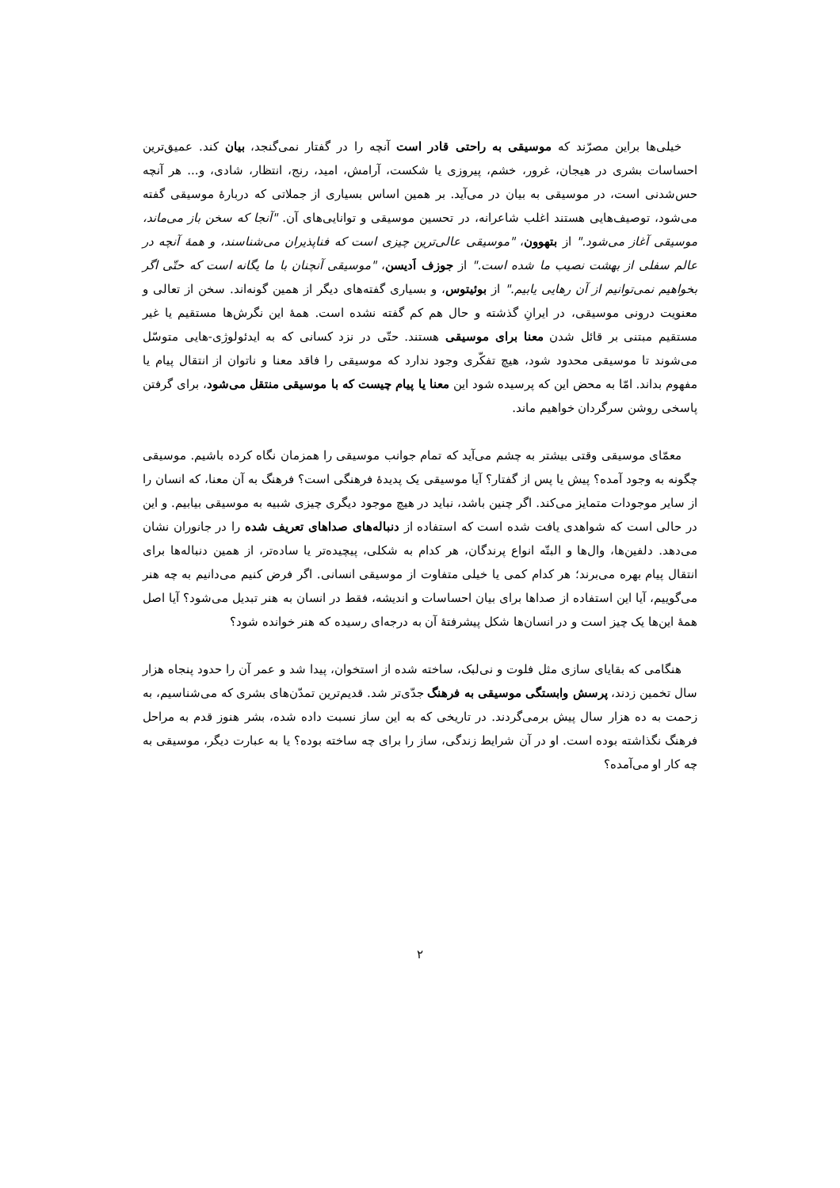خیلی‌ها براین مصرّند که موسیقی به راحتی قادر است آنچه را در گفتار نمی‌گنجد، بیان کند. عمیق‌ترین احساسات بشری در هیجان، غرور، خشم، پیروزی یا شکست، آرامش، امید، رنج، انتظار، شادی، و... هر آنچه حس‌شدنی است، در موسیقی به بیان در می‌آید. بر همین اساس بسیاری از جملاتی که دربارهٔ موسیقی گفته می‌شود، توصیف‌هایی هستند اغلب شاعرانه، در تحسین موسیقی و توانایی‌های آن. "آنجا که سخن باز می‌ماند، موسیقی آغاز می‌شود." از بتهوون، "موسیقی عالی‌ترین چیزی است که فناپذیران می‌شناسند، و همهٔ آنچه در عالم سفلی از بهشت نصیب ما شده است." از جوزف اَدیسن، "موسیقی آنچنان با ما یگانه است که حتّی اگر بخواهیم نمی‌توانیم از آن رهایی یابیم." از بوئیتوس، و بسیاری گفته‌های دیگر از همین گونه‌اند. سخن از تعالی و معنویت درونی موسیقی، در ایرانِ گذشته و حال هم کم گفته نشده است. همهٔ این نگرش‌ها مستقیم یا غیر مستقیم مبتنی بر قائل شدن معنا برای موسیقی هستند. حتّی در نزد کسانی که به ایدئولوژی-هایی متوسّل می‌شوند تا موسیقی محدود شود، هیچ تفکّری وجود ندارد که موسیقی را فاقد معنا و ناتوان از انتقال پیام یا مفهوم بداند. امّا به محض این که پرسیده شود این معنا یا پیام چیست که با موسیقی منتقل می‌شود، برای گرفتن پاسخی روشن سرگردان خواهیم ماند.
معمّای موسیقی وقتی بیشتر به چشم می‌آید که تمام جوانب موسیقی را همزمان نگاه کرده باشیم. موسیقی چگونه به وجود آمده؟ پیش یا پس از گفتار؟ آیا موسیقی یک پدیدهٔ فرهنگی است؟ فرهنگ به آن معنا، که انسان را از سایر موجودات متمایز می‌کند. اگر چنین باشد، نباید در هیچ موجود دیگری چیزی شبیه به موسیقی بیابیم. و این در حالی است که شواهدی یافت شده است که استفاده از دنباله‌های صداهای تعریف شده را در جانوران نشان می‌دهد. دلفین‌ها، وال‌ها و البتّه انواع پرندگان، هر کدام به شکلی، پیچیده‌تر یا ساده‌تر، از همین دنباله‌ها برای انتقال پیام بهره می‌برند؛ هر کدام کمی یا خیلی متفاوت از موسیقی انسانی. اگر فرض کنیم می‌دانیم به چه هنر می‌گوییم، آیا این استفاده از صداها برای بیان احساسات و اندیشه، فقط در انسان به هنر تبدیل می‌شود؟ آیا اصل همهٔ این‌ها یک چیز است و در انسان‌ها شکل پیشرفتهٔ آن به درجه‌ای رسیده که هنر خوانده شود؟
هنگامی که بقایای سازی مثل فلوت و نی‌لبک، ساخته شده از استخوان، پیدا شد و عمر آن را حدود پنجاه هزار سال تخمین زدند، پرسش وابستگی موسیقی به فرهنگ جدّی‌تر شد. قدیم‌ترین تمدّن‌های بشری که می‌شناسیم، به زحمت به ده هزار سال پیش برمی‌گردند. در تاریخی که به این ساز نسبت داده شده، بشر هنوز قدم به مراحل فرهنگ نگذاشته بوده است. او در آن شرایط زندگی، ساز را برای چه ساخته بوده؟ یا به عبارت دیگر، موسیقی به چه کار او می‌آمده؟
۲